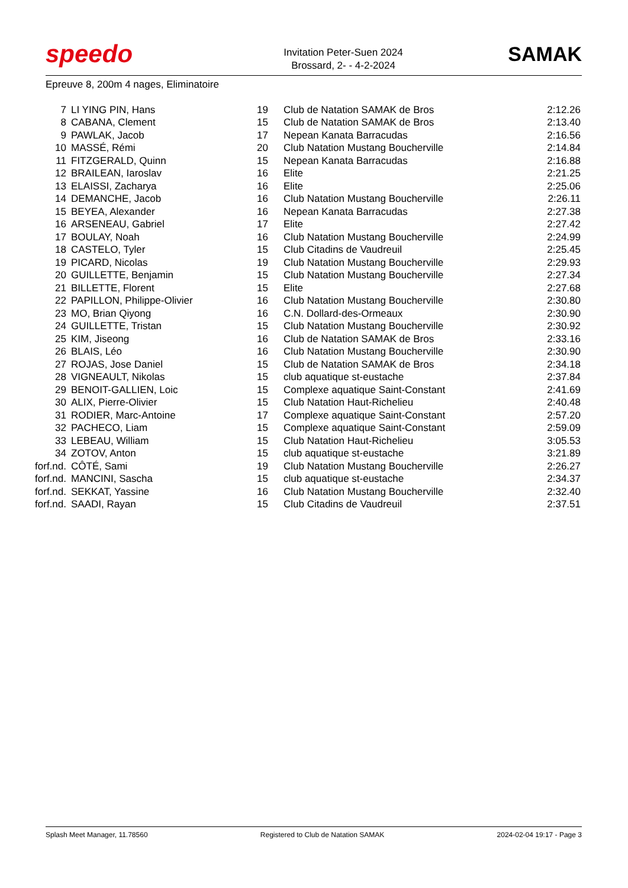speedo
Invitation Peter-Suen 2024
Brossard, 2- - 4-2-2024
SAMAK
Epreuve 8, 200m 4 nages, Eliminatoire
| 7 | LI YING PIN, Hans | 19 | Club de Natation SAMAK de Bros | 2:12.26 |
| 8 | CABANA, Clement | 15 | Club de Natation SAMAK de Bros | 2:13.40 |
| 9 | PAWLAK, Jacob | 17 | Nepean Kanata Barracudas | 2:16.56 |
| 10 | MASSÉ, Rémi | 20 | Club Natation Mustang Boucherville | 2:14.84 |
| 11 | FITZGERALD, Quinn | 15 | Nepean Kanata Barracudas | 2:16.88 |
| 12 | BRAILEAN, Iaroslav | 16 | Elite | 2:21.25 |
| 13 | ELAISSI, Zacharya | 16 | Elite | 2:25.06 |
| 14 | DEMANCHE, Jacob | 16 | Club Natation Mustang Boucherville | 2:26.11 |
| 15 | BEYEA, Alexander | 16 | Nepean Kanata Barracudas | 2:27.38 |
| 16 | ARSENEAU, Gabriel | 17 | Elite | 2:27.42 |
| 17 | BOULAY, Noah | 16 | Club Natation Mustang Boucherville | 2:24.99 |
| 18 | CASTELO, Tyler | 15 | Club Citadins de Vaudreuil | 2:25.45 |
| 19 | PICARD, Nicolas | 19 | Club Natation Mustang Boucherville | 2:29.93 |
| 20 | GUILLETTE, Benjamin | 15 | Club Natation Mustang Boucherville | 2:27.34 |
| 21 | BILLETTE, Florent | 15 | Elite | 2:27.68 |
| 22 | PAPILLON, Philippe-Olivier | 16 | Club Natation Mustang Boucherville | 2:30.80 |
| 23 | MO, Brian Qiyong | 16 | C.N. Dollard-des-Ormeaux | 2:30.90 |
| 24 | GUILLETTE, Tristan | 15 | Club Natation Mustang Boucherville | 2:30.92 |
| 25 | KIM, Jiseong | 16 | Club de Natation SAMAK de Bros | 2:33.16 |
| 26 | BLAIS, Léo | 16 | Club Natation Mustang Boucherville | 2:30.90 |
| 27 | ROJAS, Jose Daniel | 15 | Club de Natation SAMAK de Bros | 2:34.18 |
| 28 | VIGNEAULT, Nikolas | 15 | club aquatique st-eustache | 2:37.84 |
| 29 | BENOIT-GALLIEN, Loic | 15 | Complexe aquatique Saint-Constant | 2:41.69 |
| 30 | ALIX, Pierre-Olivier | 15 | Club Natation Haut-Richelieu | 2:40.48 |
| 31 | RODIER, Marc-Antoine | 17 | Complexe aquatique Saint-Constant | 2:57.20 |
| 32 | PACHECO, Liam | 15 | Complexe aquatique Saint-Constant | 2:59.09 |
| 33 | LEBEAU, William | 15 | Club Natation Haut-Richelieu | 3:05.53 |
| 34 | ZOTOV, Anton | 15 | club aquatique st-eustache | 3:21.89 |
| forf.nd. | CÔTÉ, Sami | 19 | Club Natation Mustang Boucherville | 2:26.27 |
| forf.nd. | MANCINI, Sascha | 15 | club aquatique st-eustache | 2:34.37 |
| forf.nd. | SEKKAT, Yassine | 16 | Club Natation Mustang Boucherville | 2:32.40 |
| forf.nd. | SAADI, Rayan | 15 | Club Citadins de Vaudreuil | 2:37.51 |
Splash Meet Manager, 11.78560 Registered to Club de Natation SAMAK 2024-02-04 19:17 - Page 3